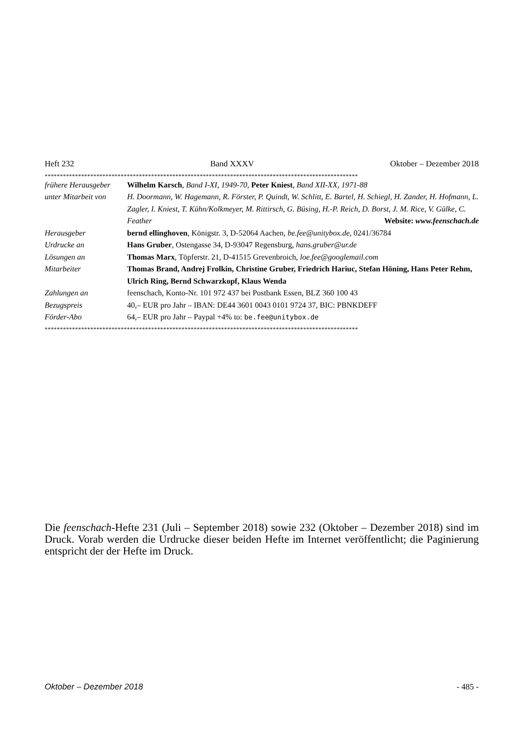Heft 232 Band XXXV Oktober – Dezember 2018
*******************************************************************************************************
| frühere Herausgeber | Wilhelm Karsch , Band I-XI, 1949-70, Peter Kniest , Band XII-XX, 1971-88 |
| unter Mitarbeit von | H. Doormann, W. Hagemann, R. Förster, P. Quindt, W. Schlitt, E. Bartel, H. Schiegl, H. Zander, H. Hofmann, L. Zagler, I. Kniest, T. Kühn/Kolkmeyer, M. Rittirsch, G. Büsing, H.-P. Reich, D. Borst, J. M. Rice, V. Gülke, C. Feather Website: www.feenschach.de |
| Herausgeber | bernd ellinghoven , Königstr. 3, D-52064 Aachen, be.fee@unitybox.de , 0241/36784 |
| Urdrucke an | Hans Gruber , Ostengasse 34, D-93047 Regensburg, hans.gruber@ur.de |
| Lösungen an | Thomas Marx , Töpferstr. 21, D-41515 Grevenbroich, loe.fee@googlemail.com |
| Mitarbeiter | Thomas Brand, Andrej Frolkin, Christine Gruber, Friedrich Hariuc, Stefan Höning, Hans Peter Rehm, Ulrich Ring, Bernd Schwarzkopf, Klaus Wenda |
| Zahlungen an | feenschach, Konto-Nr. 101 972 437 bei Postbank Essen, BLZ 360 100 43 |
| Bezugspreis | 40,– EUR pro Jahr – IBAN: DE44 3601 0043 0101 9724 37, BIC: PBNKDEFF |
| Förder-Abo | 64,– EUR pro Jahr – Paypal +4% to: be.fee@unitybox.de |
*******************************************************************************************************
Die feenschach-Hefte 231 (Juli – September 2018) sowie 232 (Oktober – Dezember 2018) sind im Druck. Vorab werden die Urdrucke dieser beiden Hefte im Internet veröffentlicht; die Paginierung entspricht der der Hefte im Druck.
Oktober – Dezember 2018 - 485 -